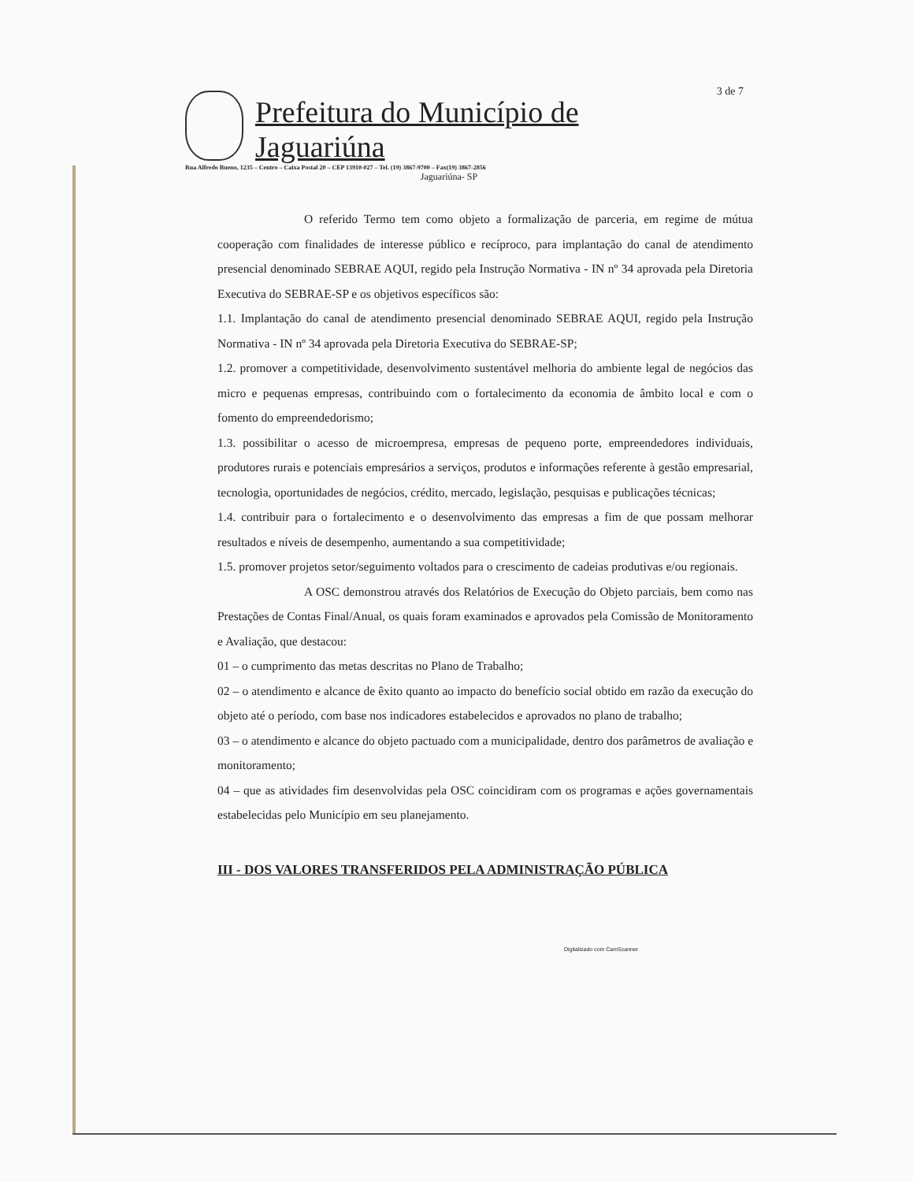3 de 7
Prefeitura do Município de Jaguariúna
Rua Alfredo Bueno, 1235 – Centro – Caixa Postal 20 – CEP 13910-027 – Tel. (19) 3867-9700 – Fax(19) 3867-2856
Jaguariúna- SP
O referido Termo tem como objeto a formalização de parceria, em regime de mútua cooperação com finalidades de interesse público e recíproco, para implantação do canal de atendimento presencial denominado SEBRAE AQUI, regido pela Instrução Normativa - IN nº 34 aprovada pela Diretoria Executiva do SEBRAE-SP e os objetivos específicos são:
1.1. Implantação do canal de atendimento presencial denominado SEBRAE AQUI, regido pela Instrução Normativa - IN nº 34 aprovada pela Diretoria Executiva do SEBRAE-SP;
1.2. promover a competitividade, desenvolvimento sustentável melhoria do ambiente legal de negócios das micro e pequenas empresas, contribuindo com o fortalecimento da economia de âmbito local e com o fomento do empreendedorismo;
1.3. possibilitar o acesso de microempresa, empresas de pequeno porte, empreendedores individuais, produtores rurais e potenciais empresários a serviços, produtos e informações referente à gestão empresarial, tecnologia, oportunidades de negócios, crédito, mercado, legislação, pesquisas e publicações técnicas;
1.4. contribuir para o fortalecimento e o desenvolvimento das empresas a fim de que possam melhorar resultados e níveis de desempenho, aumentando a sua competitividade;
1.5. promover projetos setor/seguimento voltados para o crescimento de cadeias produtivas e/ou regionais.
A OSC demonstrou através dos Relatórios de Execução do Objeto parciais, bem como nas Prestações de Contas Final/Anual, os quais foram examinados e aprovados pela Comissão de Monitoramento e Avaliação, que destacou:
01 – o cumprimento das metas descritas no Plano de Trabalho;
02 – o atendimento e alcance de êxito quanto ao impacto do benefício social obtido em razão da execução do objeto até o período, com base nos indicadores estabelecidos e aprovados no plano de trabalho;
03 – o atendimento e alcance do objeto pactuado com a municipalidade, dentro dos parâmetros de avaliação e monitoramento;
04 – que as atividades fim desenvolvidas pela OSC coincidiram com os programas e ações governamentais estabelecidas pelo Município em seu planejamento.
III - DOS VALORES TRANSFERIDOS PELA ADMINISTRAÇÃO PÚBLICA
Digitalizado com CamScanner